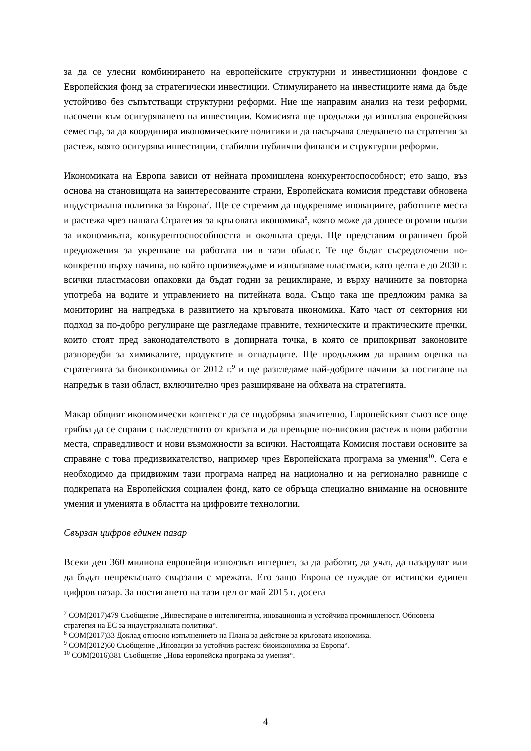за да се улесни комбинирането на европейските структурни и инвестиционни фондове с Европейския фонд за стратегически инвестиции. Стимулирането на инвестициите няма да бъде устойчиво без съпътстващи структурни реформи. Ние ще направим анализ на тези реформи, насочени към осигуряването на инвестиции. Комисията ще продължи да използва европейския семестър, за да координира икономическите политики и да насърчава следването на стратегия за растеж, която осигурява инвестиции, стабилни публични финанси и структурни реформи.
Икономиката на Европа зависи от нейната промишлена конкурентоспособност; ето защо, въз основа на становищата на заинтересованите страни, Европейската комисия представи обновена индустриална политика за Европа<sup>7</sup>. Ще се стремим да подкрепяме иновациите, работните места и растежа чрез нашата Стратегия за кръговата икономика<sup>8</sup>, която може да донесе огромни ползи за икономиката, конкурентоспособността и околната среда. Ще представим ограничен брой предложения за укрепване на работата ни в тази област. Те ще бъдат съсредоточени по-конкретно върху начина, по който произвеждаме и използваме пластмаси, като целта е до 2030 г. всички пластмасови опаковки да бъдат годни за рециклиране, и върху начините за повторна употреба на водите и управлението на питейната вода. Също така ще предложим рамка за мониторинг на напредъка в развитието на кръговата икономика. Като част от секторния ни подход за по-добро регулиране ще разгледаме правните, техническите и практическите пречки, които стоят пред законодателството в допирната точка, в която се припокриват законовите разпоредби за химикалите, продуктите и отпадъците. Ще продължим да правим оценка на стратегията за биоикономика от 2012 г.<sup>9</sup> и ще разгледаме най-добрите начини за постигане на напредък в тази област, включително чрез разширяване на обхвата на стратегията.
Макар общият икономически контекст да се подобрява значително, Европейският съюз все още трябва да се справи с наследството от кризата и да превърне по-високия растеж в нови работни места, справедливост и нови възможности за всички. Настоящата Комисия постави основите за справяне с това предизвикателство, например чрез Европейската програма за умения<sup>10</sup>. Сега е необходимо да придвижим тази програма напред на национално и на регионално равнище с подкрепата на Европейския социален фонд, като се обръща специално внимание на основните умения и уменията в областта на цифровите технологии.
Свързан цифров единен пазар
Всеки ден 360 милиона европейци използват интернет, за да работят, да учат, да пазаруват или да бъдат непрекъснато свързани с мрежата. Ето защо Европа се нуждае от истински единен цифров пазар. За постигането на тази цел от май 2015 г. досега
<sup>7</sup> COM(2017)479 Съобщение „Инвестиране в интелигентна, иновационна и устойчива промишленост. Обновена стратегия на ЕС за индустриалната политика“.
<sup>8</sup> COM(2017)33 Доклад относно изпълнението на Плана за действие за кръговата икономика.
<sup>9</sup> COM(2012)60 Съобщение „Иновации за устойчив растеж: биоикономика за Европа“.
<sup>10</sup> COM(2016)381 Съобщение „Нова европейска програма за умения“.
4